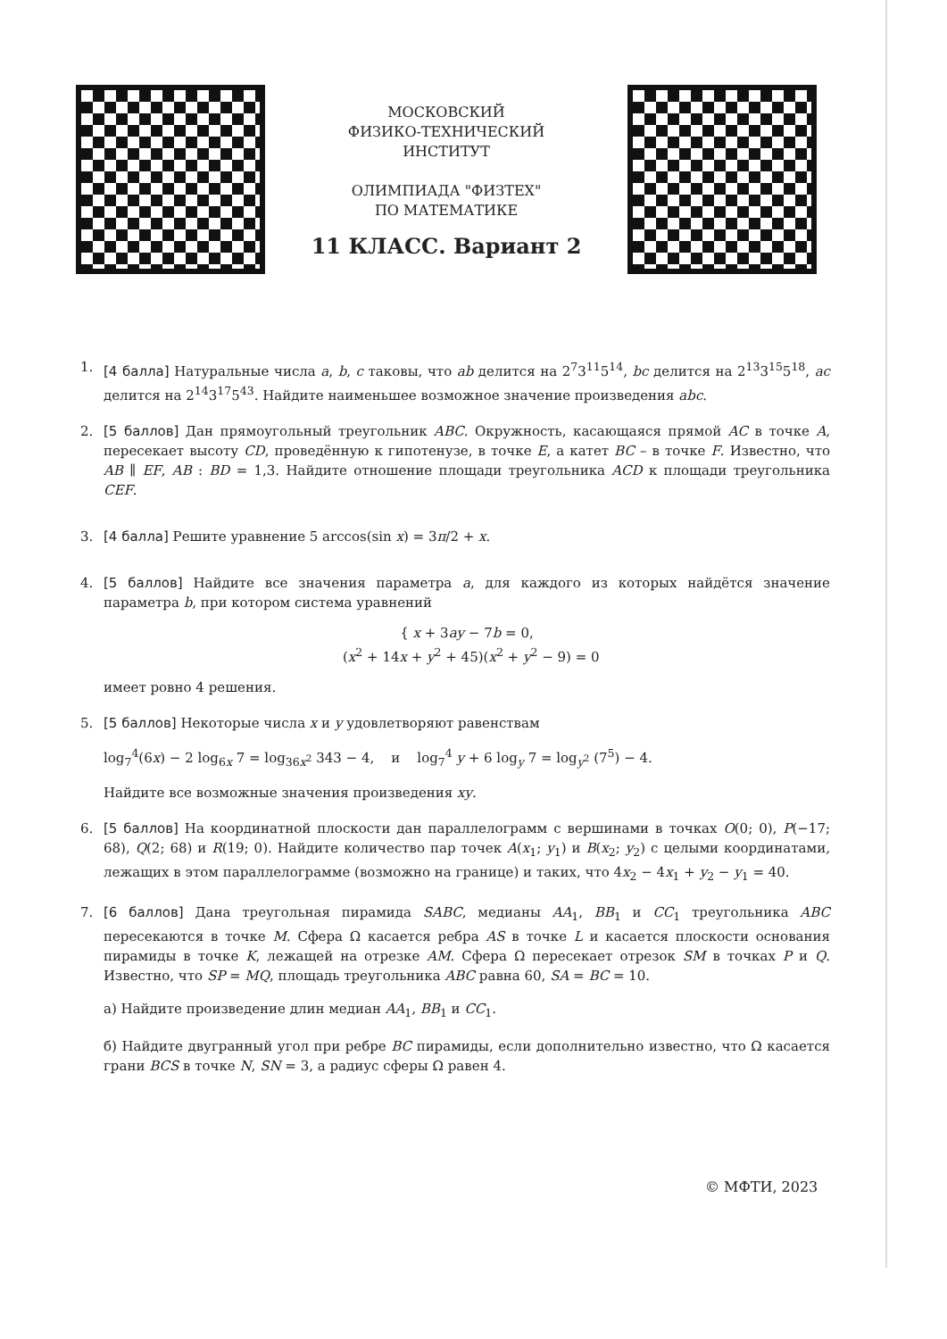МОСКОВСКИЙ
ФИЗИКО-ТЕХНИЧЕСКИЙ
ИНСТИТУТ
ОЛИМПИАДА "ФИЗТЕХ"
ПО МАТЕМАТИКЕ
11 КЛАСС. Вариант 2
1. [4 балла] Натуральные числа a, b, c таковы, что ab делится на 2<sup>7</sup>3<sup>11</sup>5<sup>14</sup>, bc делится на 2<sup>13</sup>3<sup>15</sup>5<sup>18</sup>, ac делится на 2<sup>14</sup>3<sup>17</sup>5<sup>43</sup>. Найдите наименьшее возможное значение произведения abc.
2. [5 баллов] Дан прямоугольный треугольник ABC. Окружность, касающаяся прямой AC в точке A, пересекает высоту CD, проведённую к гипотенузе, в точке E, а катет BC – в точке F. Известно, что AB ∥ EF, AB : BD = 1,3. Найдите отношение площади треугольника ACD к площади треугольника CEF.
3. [4 балла] Решите уравнение 5 arccos(sin x) = 3π/2 + x.
4. [5 баллов] Найдите все значения параметра a, для каждого из которых найдётся значение параметра b, при котором система уравнений
{ x + 3ay − 7b = 0,
(x<sup>2</sup> + 14x + y<sup>2</sup> + 45)(x<sup>2</sup> + y<sup>2</sup> − 9) = 0
имеет ровно 4 решения.
5. [5 баллов] Некоторые числа x и y удовлетворяют равенствам
log<sub>7</sub><sup>4</sup>(6x) − 2 log<sub>6x</sub> 7 = log<sub>36x<sup>2</sup></sub> 343 − 4, и log<sub>7</sub><sup>4</sup> y + 6 log<sub>y</sub> 7 = log<sub>y<sup>2</sup></sub> (7<sup>5</sup>) − 4.
Найдите все возможные значения произведения xy.
6. [5 баллов] На координатной плоскости дан параллелограмм с вершинами в точках O(0; 0), P(−17; 68), Q(2; 68) и R(19; 0). Найдите количество пар точек A(x<sub>1</sub>; y<sub>1</sub>) и B(x<sub>2</sub>; y<sub>2</sub>) с целыми координатами, лежащих в этом параллелограмме (возможно на границе) и таких, что 4x<sub>2</sub> − 4x<sub>1</sub> + y<sub>2</sub> − y<sub>1</sub> = 40.
7. [6 баллов] Дана треугольная пирамида SABC, медианы AA<sub>1</sub>, BB<sub>1</sub> и CC<sub>1</sub> треугольника ABC пересекаются в точке M. Сфера Ω касается ребра AS в точке L и касается плоскости основания пирамиды в точке K, лежащей на отрезке AM. Сфера Ω пересекает отрезок SM в точках P и Q. Известно, что SP = MQ, площадь треугольника ABC равна 60, SA = BC = 10.
а) Найдите произведение длин медиан AA<sub>1</sub>, BB<sub>1</sub> и CC<sub>1</sub>.
б) Найдите двугранный угол при ребре BC пирамиды, если дополнительно известно, что Ω касается грани BCS в точке N, SN = 3, а радиус сферы Ω равен 4.
© МФТИ, 2023